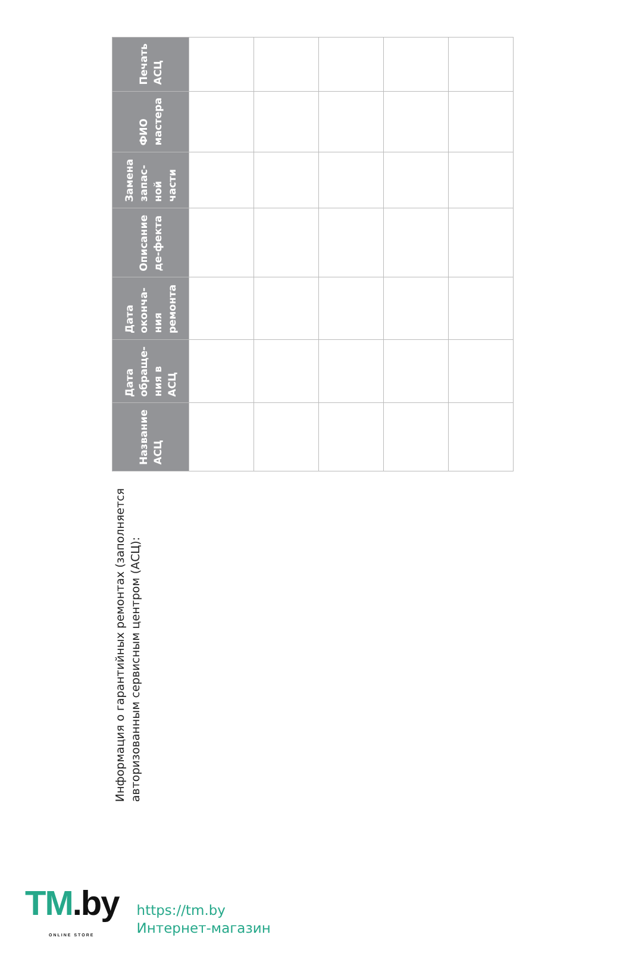Информация о гарантийных ремонтах (заполняется авторизованным сервисным центром (АСЦ):
| Название АСЦ | Дата обраще-ния в АСЦ | Дата оконча-ния ремонта | Описание де-фекта | Замена запас-ной части | ФИО мастера | Печать АСЦ |
| --- | --- | --- | --- | --- | --- | --- |
TM.by
ONLINE STORE
https://tm.by
Интернет-магазин